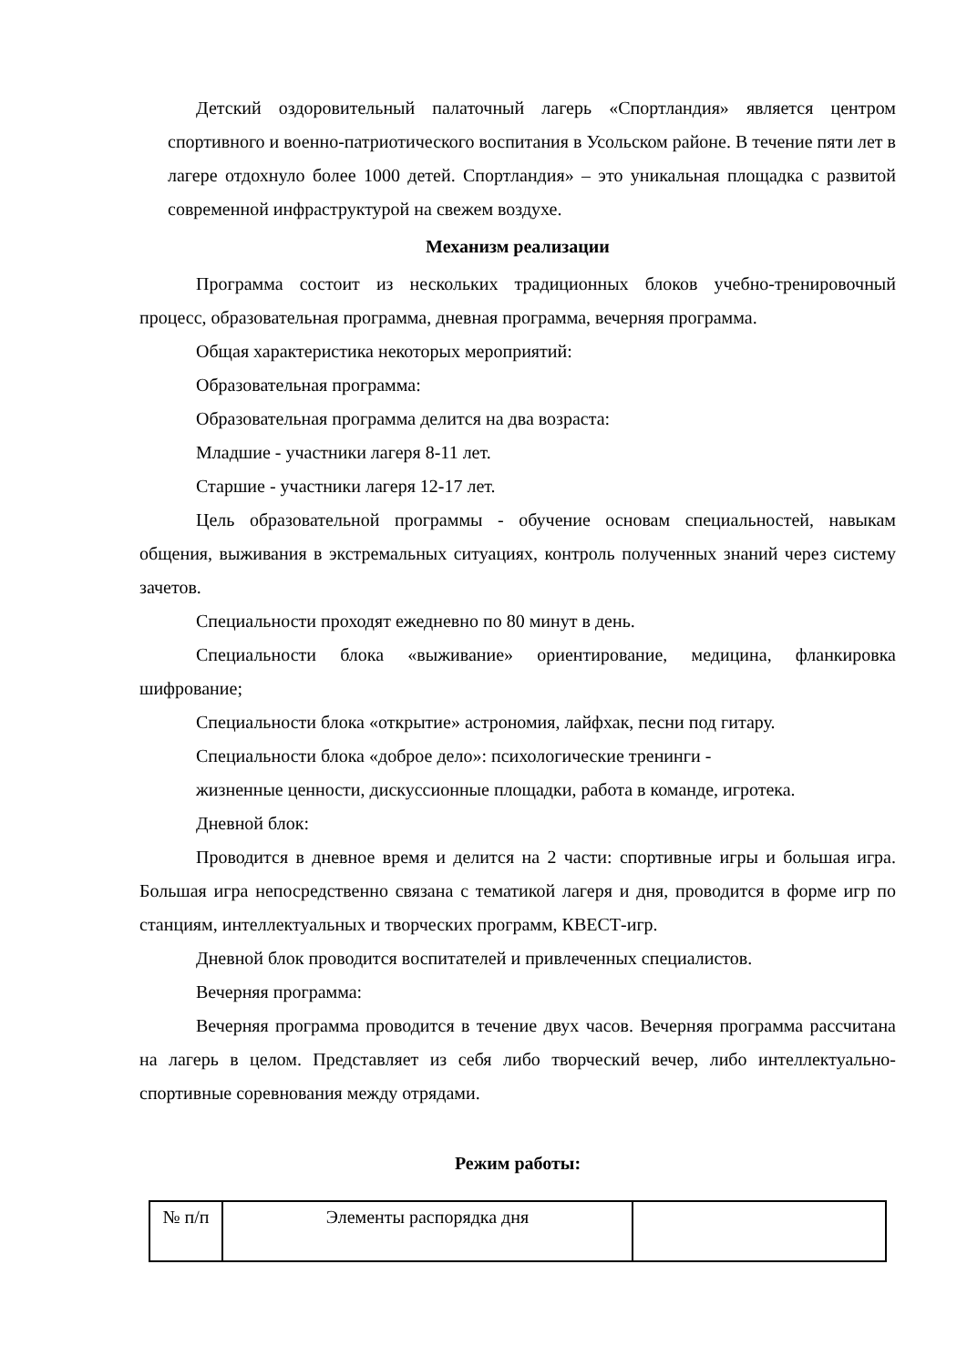Детский оздоровительный палаточный лагерь «Спортландия» является центром спортивного и военно-патриотического воспитания в Усольском районе. В течение пяти лет в лагере отдохнуло более 1000 детей. Спортландия» – это уникальная площадка с развитой современной инфраструктурой на свежем воздухе.
Механизм реализации
Программа состоит из нескольких традиционных блоков учебно-тренировочный процесс, образовательная программа, дневная программа, вечерняя программа.
Общая характеристика некоторых мероприятий:
Образовательная программа:
Образовательная программа делится на два возраста:
Младшие - участники лагеря 8-11 лет.
Старшие - участники лагеря 12-17 лет.
Цель образовательной программы - обучение основам специальностей, навыкам общения, выживания в экстремальных ситуациях, контроль полученных знаний через систему зачетов.
Специальности проходят ежедневно по 80 минут в день.
Специальности блока «выживание» ориентирование, медицина, фланкировка шифрование;
Специальности блока «открытие» астрономия, лайфхак, песни под гитару.
Специальности блока «доброе дело»: психологические тренинги -
жизненные ценности, дискуссионные площадки, работа в команде, игротека.
Дневной блок:
Проводится в дневное время и делится на 2 части: спортивные игры и большая игра. Большая игра непосредственно связана с тематикой лагеря и дня, проводится в форме игр по станциям, интеллектуальных и творческих программ, КВЕСТ-игр.
Дневной блок проводится воспитателей и привлеченных специалистов.
Вечерняя программа:
Вечерняя программа проводится в течение двух часов. Вечерняя программа рассчитана на лагерь в целом. Представляет из себя либо творческий вечер, либо интеллектуально-спортивные соревнования между отрядами.
Режим работы:
| № п/п | Элементы распорядка дня | |